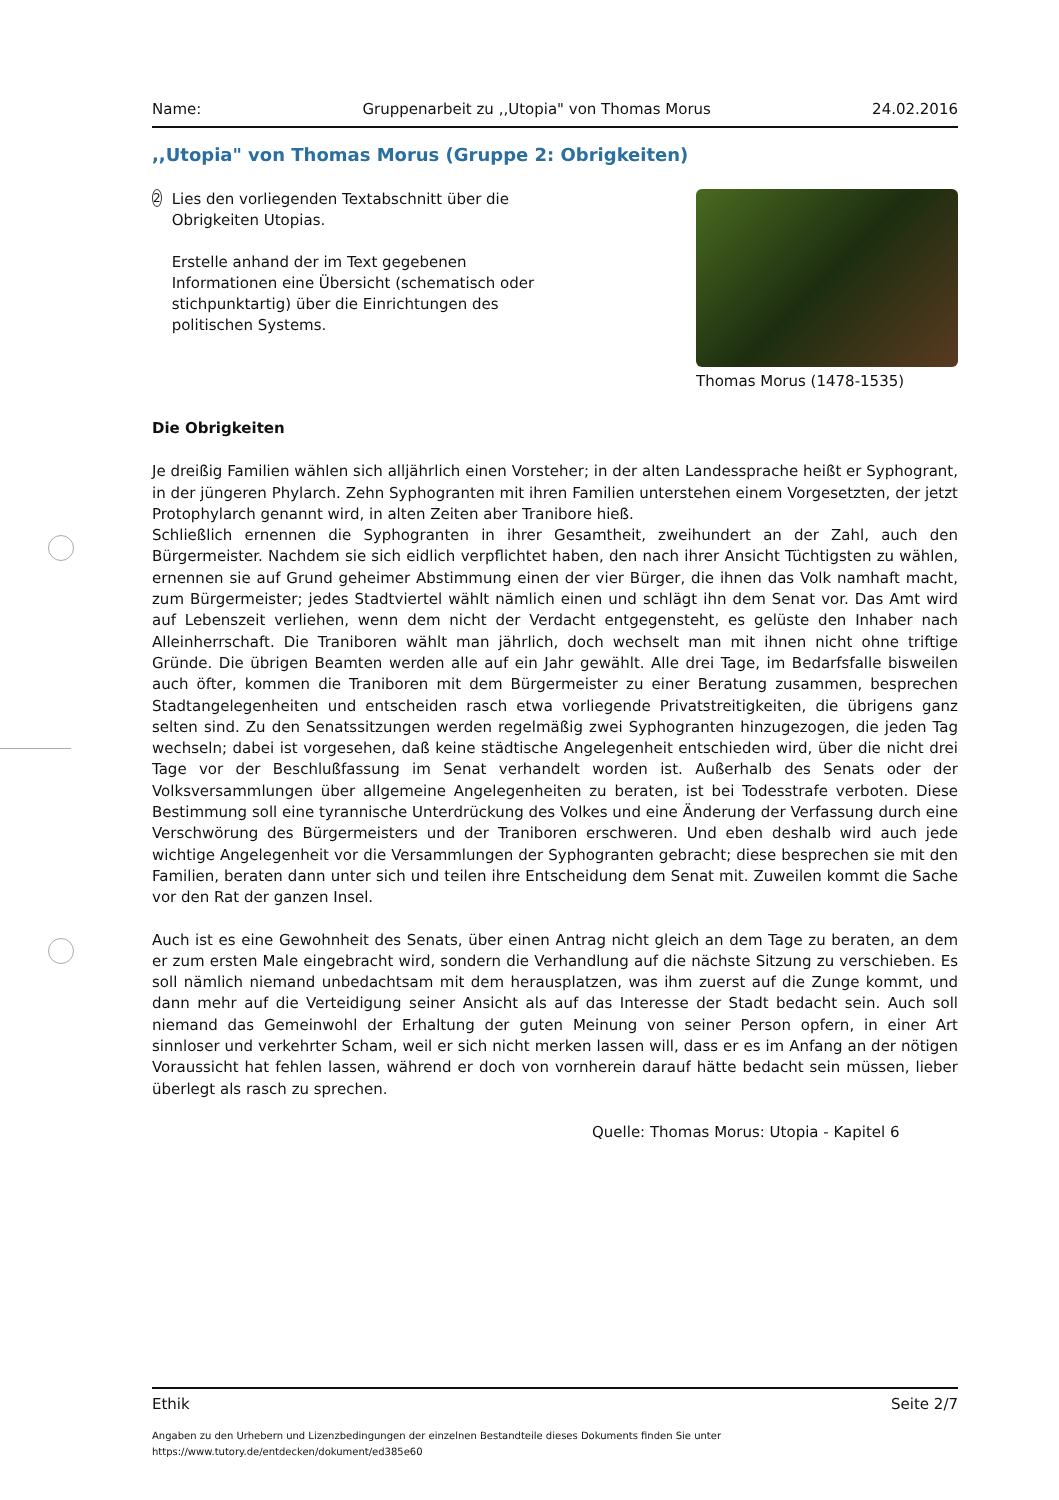Name: Gruppenarbeit zu ,,Utopia" von Thomas Morus 24.02.2016
,,Utopia" von Thomas Morus (Gruppe 2: Obrigkeiten)
2
Lies den vorliegenden Textabschnitt über die Obrigkeiten Utopias.
Erstelle anhand der im Text gegebenen Informationen eine Übersicht (schematisch oder stichpunktartig) über die Einrichtungen des politischen Systems.
Thomas Morus (1478-1535)
Die Obrigkeiten
Je dreißig Familien wählen sich alljährlich einen Vorsteher; in der alten Landessprache heißt er Syphogrant, in der jüngeren Phylarch. Zehn Syphogranten mit ihren Familien unterstehen einem Vorgesetzten, der jetzt Protophylarch genannt wird, in alten Zeiten aber Tranibore hieß.
Schließlich ernennen die Syphogranten in ihrer Gesamtheit, zweihundert an der Zahl, auch den Bürgermeister. Nachdem sie sich eidlich verpflichtet haben, den nach ihrer Ansicht Tüchtigsten zu wählen, ernennen sie auf Grund geheimer Abstimmung einen der vier Bürger, die ihnen das Volk namhaft macht, zum Bürgermeister; jedes Stadtviertel wählt nämlich einen und schlägt ihn dem Senat vor. Das Amt wird auf Lebenszeit verliehen, wenn dem nicht der Verdacht entgegensteht, es gelüste den Inhaber nach Alleinherrschaft. Die Traniboren wählt man jährlich, doch wechselt man mit ihnen nicht ohne triftige Gründe. Die übrigen Beamten werden alle auf ein Jahr gewählt. Alle drei Tage, im Bedarfsfalle bisweilen auch öfter, kommen die Traniboren mit dem Bürgermeister zu einer Beratung zusammen, besprechen Stadtangelegenheiten und entscheiden rasch etwa vorliegende Privatstreitigkeiten, die übrigens ganz selten sind. Zu den Senatssitzungen werden regelmäßig zwei Syphogranten hinzugezogen, die jeden Tag wechseln; dabei ist vorgesehen, daß keine städtische Angelegenheit entschieden wird, über die nicht drei Tage vor der Beschlußfassung im Senat verhandelt worden ist. Außerhalb des Senats oder der Volksversammlungen über allgemeine Angelegenheiten zu beraten, ist bei Todesstrafe verboten. Diese Bestimmung soll eine tyrannische Unterdrückung des Volkes und eine Änderung der Verfassung durch eine Verschwörung des Bürgermeisters und der Traniboren erschweren. Und eben deshalb wird auch jede wichtige Angelegenheit vor die Versammlungen der Syphogranten gebracht; diese besprechen sie mit den Familien, beraten dann unter sich und teilen ihre Entscheidung dem Senat mit. Zuweilen kommt die Sache vor den Rat der ganzen Insel.
Auch ist es eine Gewohnheit des Senats, über einen Antrag nicht gleich an dem Tage zu beraten, an dem er zum ersten Male eingebracht wird, sondern die Verhandlung auf die nächste Sitzung zu verschieben. Es soll nämlich niemand unbedachtsam mit dem herausplatzen, was ihm zuerst auf die Zunge kommt, und dann mehr auf die Verteidigung seiner Ansicht als auf das Interesse der Stadt bedacht sein. Auch soll niemand das Gemeinwohl der Erhaltung der guten Meinung von seiner Person opfern, in einer Art sinnloser und verkehrter Scham, weil er sich nicht merken lassen will, dass er es im Anfang an der nötigen Voraussicht hat fehlen lassen, während er doch von vornherein darauf hätte bedacht sein müssen, lieber überlegt als rasch zu sprechen.
Quelle: Thomas Morus: Utopia - Kapitel 6
Ethik Seite 2/7
Angaben zu den Urhebern und Lizenzbedingungen der einzelnen Bestandteile dieses Dokuments finden Sie unter
https://www.tutory.de/entdecken/dokument/ed385e60